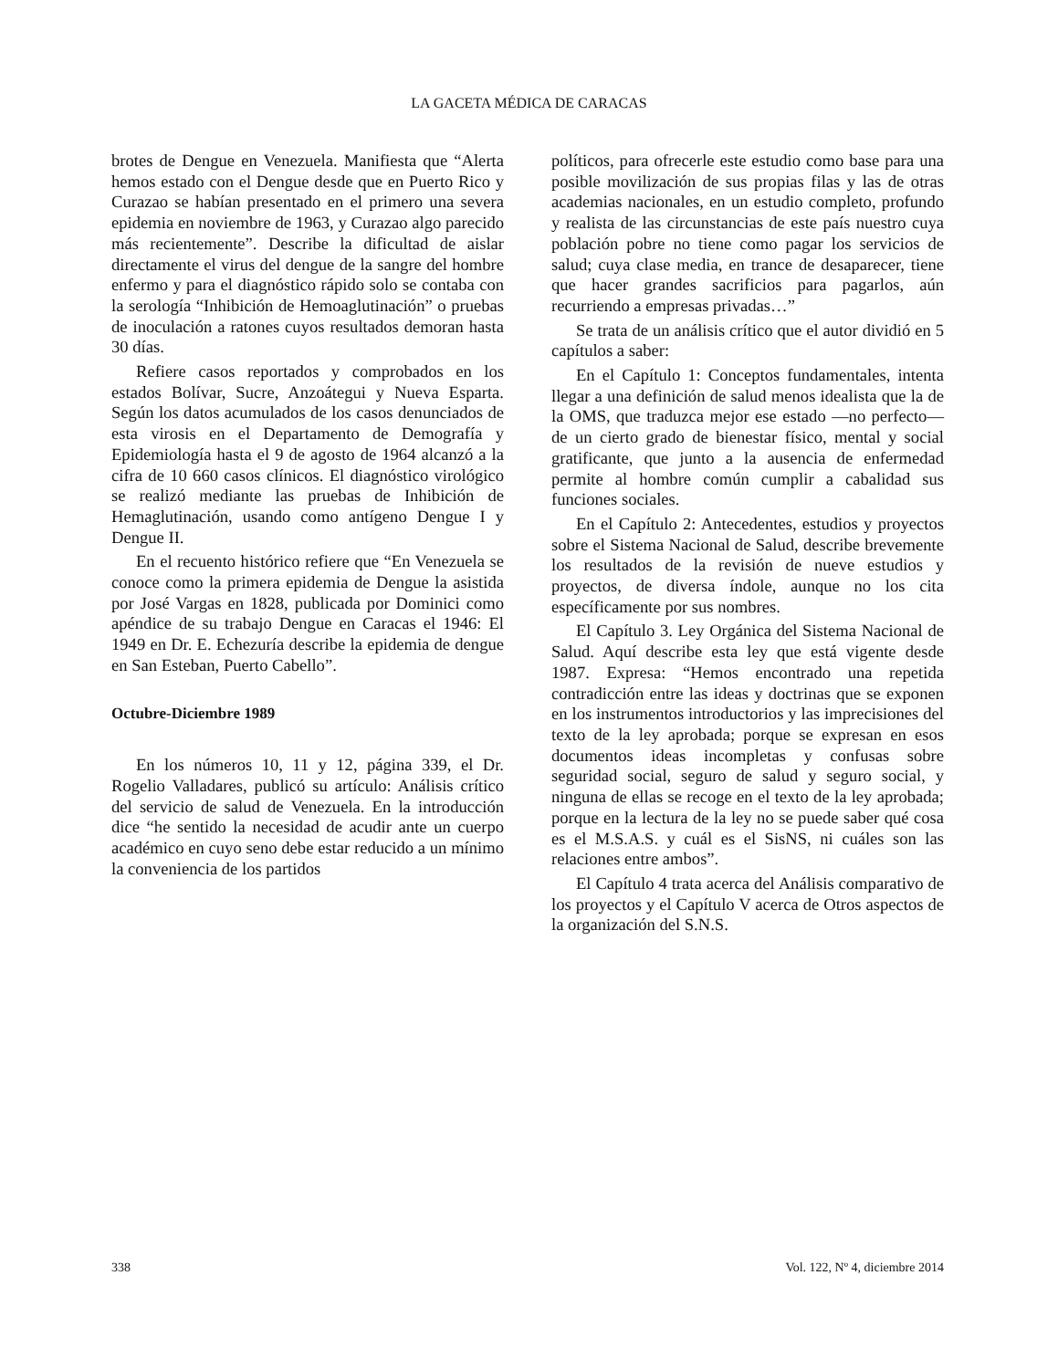LA GACETA MÉDICA DE CARACAS
brotes de Dengue en Venezuela. Manifiesta que “Alerta hemos estado con el Dengue desde que en Puerto Rico y Curazao se habían presentado en el primero una severa epidemia en noviembre de 1963, y Curazao algo parecido más recientemente”. Describe la dificultad de aislar directamente el virus del dengue de la sangre del hombre enfermo y para el diagnóstico rápido solo se contaba con la serología “Inhibición de Hemoaglutinación” o pruebas de inoculación a ratones cuyos resultados demoran hasta 30 días.
Refiere casos reportados y comprobados en los estados Bolívar, Sucre, Anzoátegui y Nueva Esparta. Según los datos acumulados de los casos denunciados de esta virosis en el Departamento de Demografía y Epidemiología hasta el 9 de agosto de 1964 alcanzó a la cifra de 10 660 casos clínicos. El diagnóstico virológico se realizó mediante las pruebas de Inhibición de Hemaglutinación, usando como antígeno Dengue I y Dengue II.
En el recuento histórico refiere que “En Venezuela se conoce como la primera epidemia de Dengue la asistida por José Vargas en 1828, publicada por Dominici como apéndice de su trabajo Dengue en Caracas el 1946: El 1949 en Dr. E. Echezuría describe la epidemia de dengue en San Esteban, Puerto Cabello”.
Octubre-Diciembre 1989
En los números 10, 11 y 12, página 339, el Dr. Rogelio Valladares, publicó su artículo: Análisis crítico del servicio de salud de Venezuela. En la introducción dice “he sentido la necesidad de acudir ante un cuerpo académico en cuyo seno debe estar reducido a un mínimo la conveniencia de los partidos
políticos, para ofrecerle este estudio como base para una posible movilización de sus propias filas y las de otras academias nacionales, en un estudio completo, profundo y realista de las circunstancias de este país nuestro cuya población pobre no tiene como pagar los servicios de salud; cuya clase media, en trance de desaparecer, tiene que hacer grandes sacrificios para pagarlos, aún recurriendo a empresas privadas…”
Se trata de un análisis crítico que el autor dividió en 5 capítulos a saber:
En el Capítulo 1: Conceptos fundamentales, intenta llegar a una definición de salud menos idealista que la de la OMS, que traduzca mejor ese estado —no perfecto— de un cierto grado de bienestar físico, mental y social gratificante, que junto a la ausencia de enfermedad permite al hombre común cumplir a cabalidad sus funciones sociales.
En el Capítulo 2: Antecedentes, estudios y proyectos sobre el Sistema Nacional de Salud, describe brevemente los resultados de la revisión de nueve estudios y proyectos, de diversa índole, aunque no los cita específicamente por sus nombres.
El Capítulo 3. Ley Orgánica del Sistema Nacional de Salud. Aquí describe esta ley que está vigente desde 1987. Expresa: “Hemos encontrado una repetida contradicción entre las ideas y doctrinas que se exponen en los instrumentos introductorios y las imprecisiones del texto de la ley aprobada; porque se expresan en esos documentos ideas incompletas y confusas sobre seguridad social, seguro de salud y seguro social, y ninguna de ellas se recoge en el texto de la ley aprobada; porque en la lectura de la ley no se puede saber qué cosa es el M.S.A.S. y cuál es el SisNS, ni cuáles son las relaciones entre ambos”.
El Capítulo 4 trata acerca del Análisis comparativo de los proyectos y el Capítulo V acerca de Otros aspectos de la organización del S.N.S.
338 Vol. 122, Nº 4, diciembre 2014